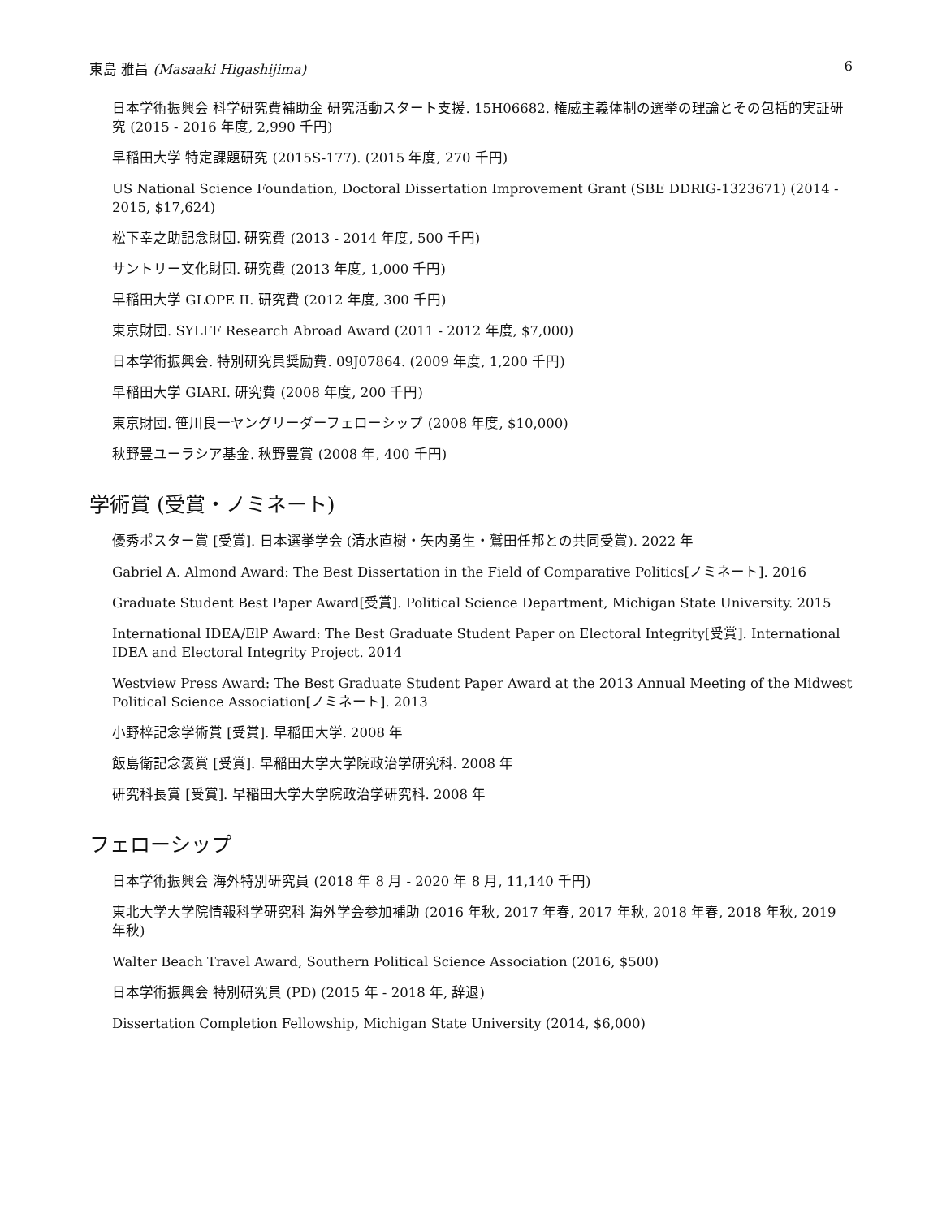東島 雅昌 (Masaaki Higashijima) 6
日本学術振興会 科学研究費補助金 研究活動スタート支援. 15H06682. 権威主義体制の選挙の理論とその包括的実証研究 (2015 - 2016 年度, 2,990 千円)
早稲田大学 特定課題研究 (2015S-177). (2015 年度, 270 千円)
US National Science Foundation, Doctoral Dissertation Improvement Grant (SBE DDRIG-1323671) (2014 - 2015, $17,624)
松下幸之助記念財団. 研究費 (2013 - 2014 年度, 500 千円)
サントリー文化財団. 研究費 (2013 年度, 1,000 千円)
早稲田大学 GLOPE II. 研究費 (2012 年度, 300 千円)
東京財団. SYLFF Research Abroad Award (2011 - 2012 年度, $7,000)
日本学術振興会. 特別研究員奨励費. 09J07864. (2009 年度, 1,200 千円)
早稲田大学 GIARI. 研究費 (2008 年度, 200 千円)
東京財団. 笹川良一ヤングリーダーフェローシップ (2008 年度, $10,000)
秋野豊ユーラシア基金. 秋野豊賞 (2008 年, 400 千円)
学術賞 (受賞・ノミネート)
優秀ポスター賞 [受賞]. 日本選挙学会 (清水直樹・矢内勇生・鷲田任邦との共同受賞). 2022 年
Gabriel A. Almond Award: The Best Dissertation in the Field of Comparative Politics[ノミネート]. 2016
Graduate Student Best Paper Award[受賞]. Political Science Department, Michigan State University. 2015
International IDEA/ElP Award: The Best Graduate Student Paper on Electoral Integrity[受賞]. International IDEA and Electoral Integrity Project. 2014
Westview Press Award: The Best Graduate Student Paper Award at the 2013 Annual Meeting of the Midwest Political Science Association[ノミネート]. 2013
小野梓記念学術賞 [受賞]. 早稲田大学. 2008 年
飯島衛記念褒賞 [受賞]. 早稲田大学大学院政治学研究科. 2008 年
研究科長賞 [受賞]. 早稲田大学大学院政治学研究科. 2008 年
フェローシップ
日本学術振興会 海外特別研究員 (2018 年 8 月 - 2020 年 8 月, 11,140 千円)
東北大学大学院情報科学研究科 海外学会参加補助 (2016 年秋, 2017 年春, 2017 年秋, 2018 年春, 2018 年秋, 2019 年秋)
Walter Beach Travel Award, Southern Political Science Association (2016, $500)
日本学術振興会 特別研究員 (PD) (2015 年 - 2018 年, 辞退)
Dissertation Completion Fellowship, Michigan State University (2014, $6,000)